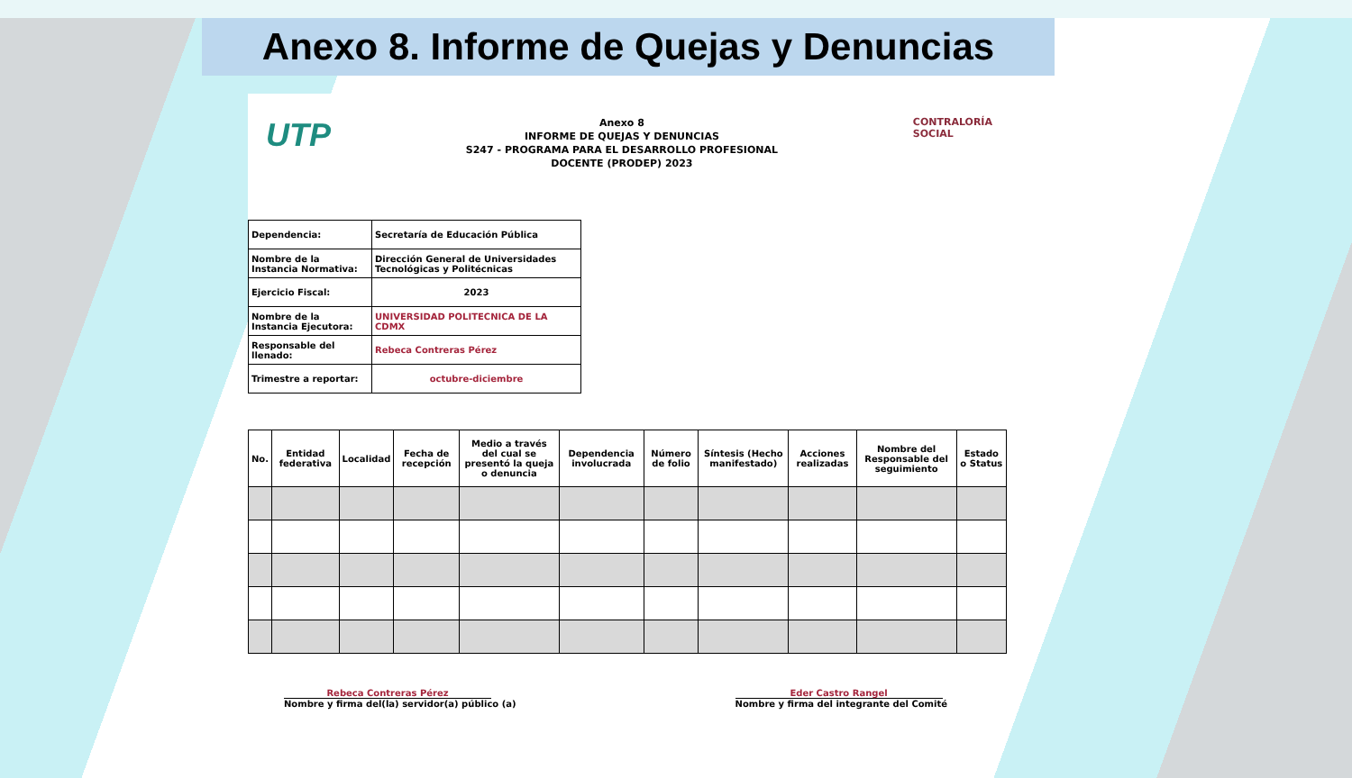Anexo 8. Informe de Quejas y Denuncias
UTP
Anexo 8
INFORME DE QUEJAS Y DENUNCIAS
S247 - PROGRAMA PARA EL DESARROLLO PROFESIONAL
DOCENTE (PRODEP) 2023
CONTRALORÍA
SOCIAL
| Dependencia: | Secretaría de Educación Pública |
| Nombre de la Instancia Normativa: | Dirección General de Universidades Tecnológicas y Politécnicas |
| Ejercicio Fiscal: | 2023 |
| Nombre de la Instancia Ejecutora: | UNIVERSIDAD POLITECNICA DE LA CDMX |
| Responsable del llenado: | Rebeca Contreras Pérez |
| Trimestre a reportar: | octubre-diciembre |
| No. | Entidad federativa | Localidad | Fecha de recepción | Medio a través del cual se presentó la queja o denuncia | Dependencia involucrada | Número de folio | Síntesis (Hecho manifestado) | Acciones realizadas | Nombre del Responsable del seguimiento | Estado o Status |
| --- | --- | --- | --- | --- | --- | --- | --- | --- | --- | --- |
Rebeca Contreras Pérez
Nombre y firma del(la) servidor(a) público (a)
Eder Castro Rangel
Nombre y firma del integrante del Comité